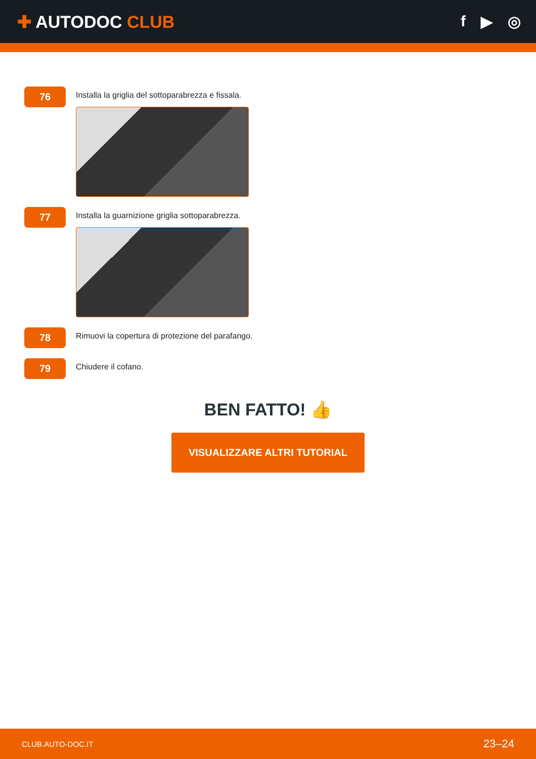✚ AUTODOC CLUB f ▶ ◎
76
Installa la griglia del sottoparabrezza e fissala.
77
Installa la guarnizione griglia sottoparabrezza.
78
Rimuovi la copertura di protezione del parafango.
79
Chiudere il cofano.
BEN FATTO! 👍
VISUALIZZARE ALTRI TUTORIAL
CLUB.AUTO-DOC.IT 23–24